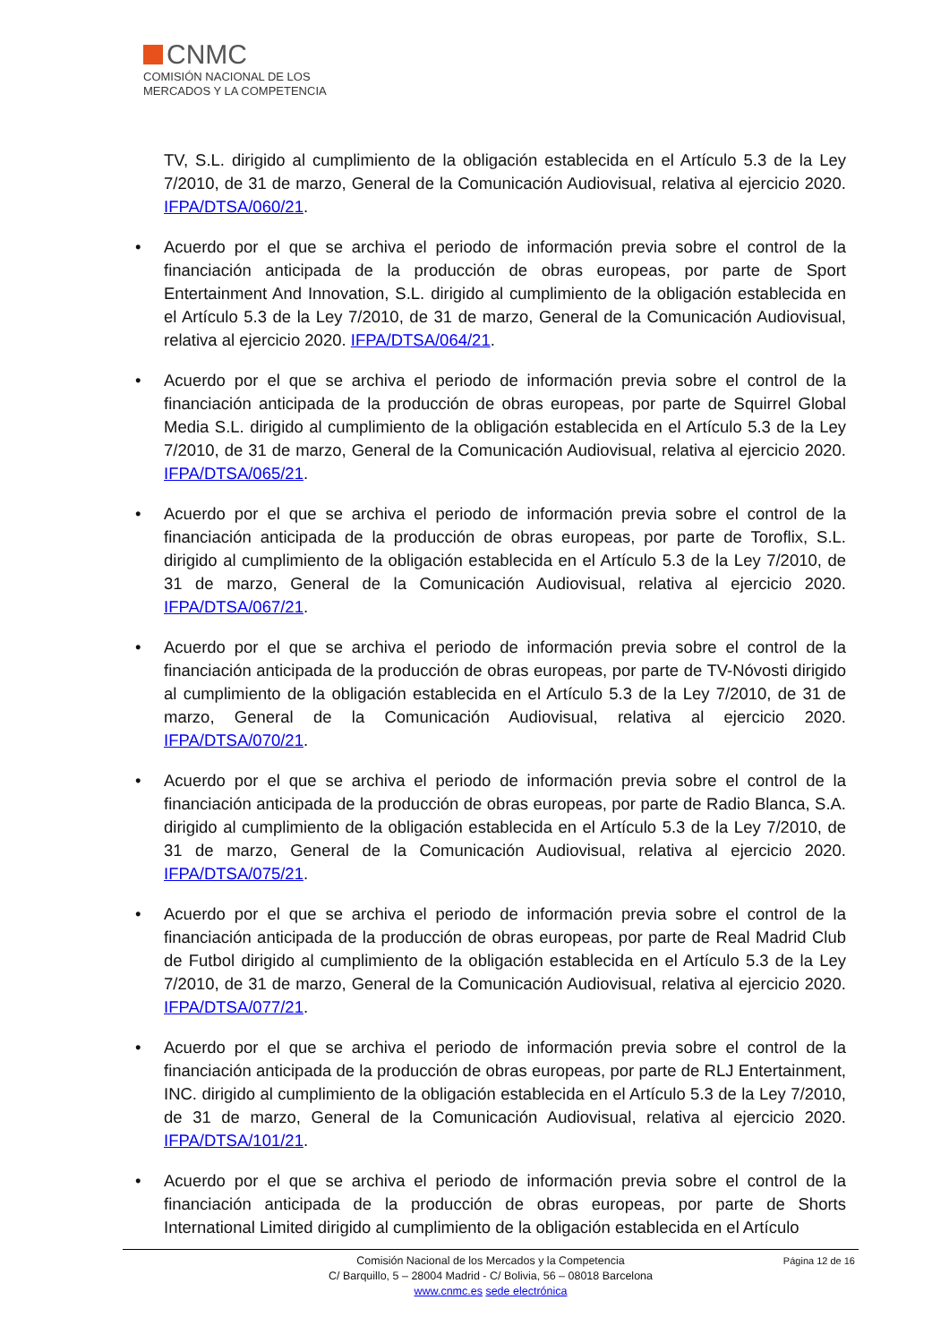CNMC
COMISIÓN NACIONAL DE LOS
MERCADOS Y LA COMPETENCIA
TV, S.L. dirigido al cumplimiento de la obligación establecida en el Artículo 5.3 de la Ley 7/2010, de 31 de marzo, General de la Comunicación Audiovisual, relativa al ejercicio 2020. IFPA/DTSA/060/21.
• Acuerdo por el que se archiva el periodo de información previa sobre el control de la financiación anticipada de la producción de obras europeas, por parte de Sport Entertainment And Innovation, S.L. dirigido al cumplimiento de la obligación establecida en el Artículo 5.3 de la Ley 7/2010, de 31 de marzo, General de la Comunicación Audiovisual, relativa al ejercicio 2020. IFPA/DTSA/064/21.
• Acuerdo por el que se archiva el periodo de información previa sobre el control de la financiación anticipada de la producción de obras europeas, por parte de Squirrel Global Media S.L. dirigido al cumplimiento de la obligación establecida en el Artículo 5.3 de la Ley 7/2010, de 31 de marzo, General de la Comunicación Audiovisual, relativa al ejercicio 2020. IFPA/DTSA/065/21.
• Acuerdo por el que se archiva el periodo de información previa sobre el control de la financiación anticipada de la producción de obras europeas, por parte de Toroflix, S.L. dirigido al cumplimiento de la obligación establecida en el Artículo 5.3 de la Ley 7/2010, de 31 de marzo, General de la Comunicación Audiovisual, relativa al ejercicio 2020. IFPA/DTSA/067/21.
• Acuerdo por el que se archiva el periodo de información previa sobre el control de la financiación anticipada de la producción de obras europeas, por parte de TV-Nóvosti dirigido al cumplimiento de la obligación establecida en el Artículo 5.3 de la Ley 7/2010, de 31 de marzo, General de la Comunicación Audiovisual, relativa al ejercicio 2020. IFPA/DTSA/070/21.
• Acuerdo por el que se archiva el periodo de información previa sobre el control de la financiación anticipada de la producción de obras europeas, por parte de Radio Blanca, S.A. dirigido al cumplimiento de la obligación establecida en el Artículo 5.3 de la Ley 7/2010, de 31 de marzo, General de la Comunicación Audiovisual, relativa al ejercicio 2020. IFPA/DTSA/075/21.
• Acuerdo por el que se archiva el periodo de información previa sobre el control de la financiación anticipada de la producción de obras europeas, por parte de Real Madrid Club de Futbol dirigido al cumplimiento de la obligación establecida en el Artículo 5.3 de la Ley 7/2010, de 31 de marzo, General de la Comunicación Audiovisual, relativa al ejercicio 2020. IFPA/DTSA/077/21.
• Acuerdo por el que se archiva el periodo de información previa sobre el control de la financiación anticipada de la producción de obras europeas, por parte de RLJ Entertainment, INC. dirigido al cumplimiento de la obligación establecida en el Artículo 5.3 de la Ley 7/2010, de 31 de marzo, General de la Comunicación Audiovisual, relativa al ejercicio 2020. IFPA/DTSA/101/21.
• Acuerdo por el que se archiva el periodo de información previa sobre el control de la financiación anticipada de la producción de obras europeas, por parte de Shorts International Limited dirigido al cumplimiento de la obligación establecida en el Artículo
Página 12 de 16 Comisión Nacional de los Mercados y la Competencia
C/ Barquillo, 5 – 28004 Madrid - C/ Bolivia, 56 – 08018 Barcelona
www.cnmc.es sede electrónica